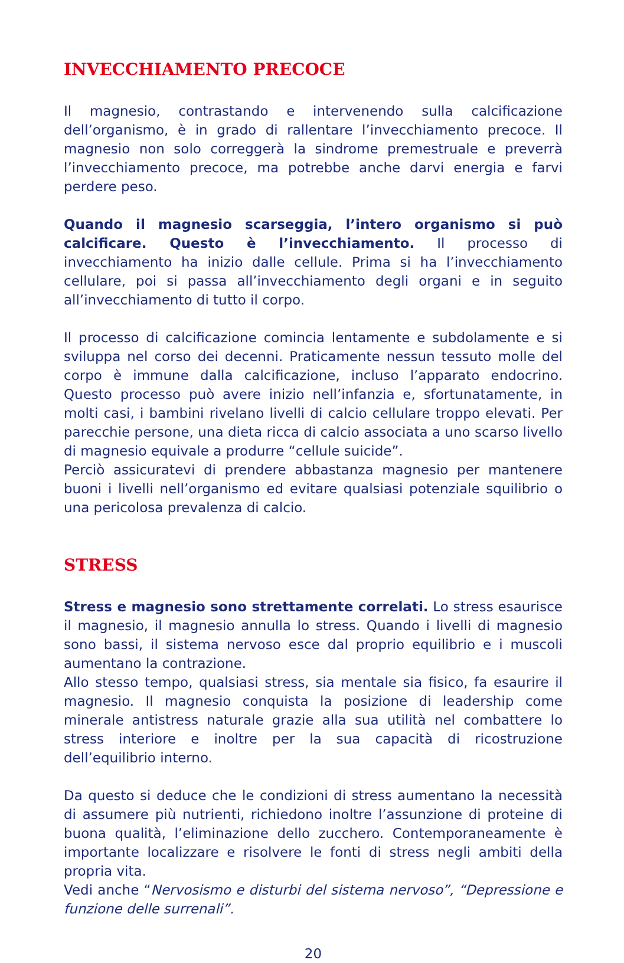INVECCHIAMENTO PRECOCE
Il magnesio, contrastando e intervenendo sulla calcificazione dell’organismo, è in grado di rallentare l’invecchiamento precoce. Il magnesio non solo correggerà la sindrome premestruale e preverrà l’invecchiamento precoce, ma potrebbe anche darvi energia e farvi perdere peso.
Quando il magnesio scarseggia, l’intero organismo si può calcificare. Questo è l’invecchiamento. Il processo di invecchiamento ha inizio dalle cellule. Prima si ha l’invecchiamento cellulare, poi si passa all’invecchiamento degli organi e in seguito all’invecchiamento di tutto il corpo.
Il processo di calcificazione comincia lentamente e subdolamente e si sviluppa nel corso dei decenni. Praticamente nessun tessuto molle del corpo è immune dalla calcificazione, incluso l’apparato endocrino. Questo processo può avere inizio nell’infanzia e, sfortunatamente, in molti casi, i bambini rivelano livelli di calcio cellulare troppo elevati. Per parecchie persone, una dieta ricca di calcio associata a uno scarso livello di magnesio equivale a produrre “cellule suicide”.
Perciò assicuratevi di prendere abbastanza magnesio per mantenere buoni i livelli nell’organismo ed evitare qualsiasi potenziale squilibrio o una pericolosa prevalenza di calcio.
STRESS
Stress e magnesio sono strettamente correlati. Lo stress esaurisce il magnesio, il magnesio annulla lo stress. Quando i livelli di magnesio sono bassi, il sistema nervoso esce dal proprio equilibrio e i muscoli aumentano la contrazione.
Allo stesso tempo, qualsiasi stress, sia mentale sia fisico, fa esaurire il magnesio. Il magnesio conquista la posizione di leadership come minerale antistress naturale grazie alla sua utilità nel combattere lo stress interiore e inoltre per la sua capacità di ricostruzione dell’equilibrio interno.
Da questo si deduce che le condizioni di stress aumentano la necessità di assumere più nutrienti, richiedono inoltre l’assunzione di proteine di buona qualità, l’eliminazione dello zucchero. Contemporaneamente è importante localizzare e risolvere le fonti di stress negli ambiti della propria vita.
Vedi anche “Nervosismo e disturbi del sistema nervoso”, “Depressione e funzione delle surrenali”.
20